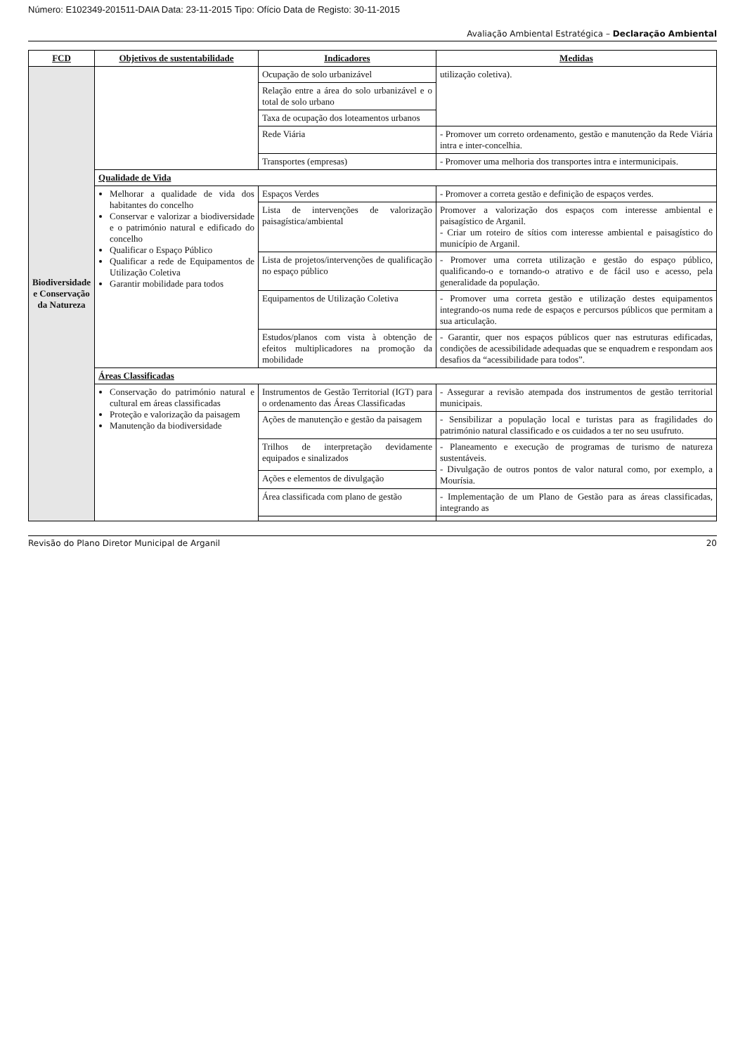Número: E102349-201511-DAIA Data: 23-11-2015 Tipo: Ofício Data de Registo: 30-11-2015
Avaliação Ambiental Estratégica – Declaração Ambiental
| FCD | Objetivos de sustentabilidade | Indicadores | Medidas |
| --- | --- | --- | --- |
| Biodiversidade e Conservação da Natureza | | Ocupação de solo urbanizável | utilização coletiva). |
| | | Relação entre a área do solo urbanizável e o total de solo urbano | |
| | | Taxa de ocupação dos loteamentos urbanos | |
| | | Rede Viária | - Promover um correto ordenamento, gestão e manutenção da Rede Viária intra e inter-concelhia. |
| | | Transportes (empresas) | - Promover uma melhoria dos transportes intra e intermunicipais. |
| | Qualidade de Vida | | |
| | Melhorar a qualidade de vida dos habitantes do concelho Conservar e valorizar a biodiversidade e o património natural e edificado do concelho Qualificar o Espaço Público Qualificar a rede de Equipamentos de Utilização Coletiva Garantir mobilidade para todos | Espaços Verdes | - Promover a correta gestão e definição de espaços verdes. |
| | | Lista de intervenções de valorização paisagística/ambiental | Promover a valorização dos espaços com interesse ambiental e paisagístico de Arganil. - Criar um roteiro de sítios com interesse ambiental e paisagístico do município de Arganil. |
| | | Lista de projetos/intervenções de qualificação no espaço público | - Promover uma correta utilização e gestão do espaço público, qualificando-o e tornando-o atrativo e de fácil uso e acesso, pela generalidade da população. |
| | | Equipamentos de Utilização Coletiva | - Promover uma correta gestão e utilização destes equipamentos integrando-os numa rede de espaços e percursos públicos que permitam a sua articulação. |
| | | Estudos/planos com vista à obtenção de efeitos multiplicadores na promoção da mobilidade | - Garantir, quer nos espaços públicos quer nas estruturas edificadas, condições de acessibilidade adequadas que se enquadrem e respondam aos desafios da “acessibilidade para todos”. |
| | Áreas Classificadas | | |
| | Conservação do património natural e cultural em áreas classificadas Proteção e valorização da paisagem Manutenção da biodiversidade | Instrumentos de Gestão Territorial (IGT) para o ordenamento das Áreas Classificadas | - Assegurar a revisão atempada dos instrumentos de gestão territorial municipais. |
| | | Ações de manutenção e gestão da paisagem | - Sensibilizar a população local e turistas para as fragilidades do património natural classificado e os cuidados a ter no seu usufruto. |
| | | Trilhos de interpretação devidamente equipados e sinalizados | - Planeamento e execução de programas de turismo de natureza sustentáveis. - Divulgação de outros pontos de valor natural como, por exemplo, a Mourísia. |
| | | Ações e elementos de divulgação | |
| | | Área classificada com plano de gestão | - Implementação de um Plano de Gestão para as áreas classificadas, integrando as |
Revisão do Plano Diretor Municipal de Arganil 20